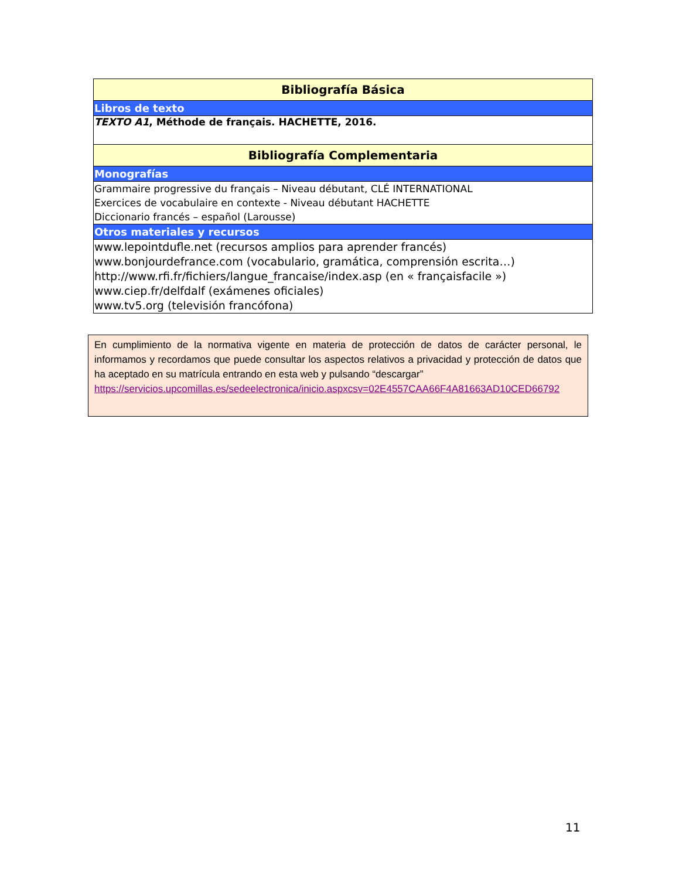| Bibliografía Básica |
| Libros de texto |
| TEXTO A1 , Méthode de français. HACHETTE, 2016. |
| Bibliografía Complementaria |
| Monografías |
| Grammaire progressive du français – Niveau débutant, CLÉ INTERNATIONAL Exercices de vocabulaire en contexte - Niveau débutant HACHETTE Diccionario francés – español (Larousse) |
| Otros materiales y recursos |
| www.lepointdufle.net (recursos amplios para aprender francés) www.bonjourdefrance.com (vocabulario, gramática, comprensión escrita…) http://www.rfi.fr/fichiers/langue_francaise/index.asp (en « françaisfacile ») www.ciep.fr/delfdalf (exámenes oficiales) www.tv5.org (televisión francófona) |
En cumplimiento de la normativa vigente en materia de protección de datos de carácter personal, le informamos y recordamos que puede consultar los aspectos relativos a privacidad y protección de datos que ha aceptado en su matrícula entrando en esta web y pulsando “descargar”
https://servicios.upcomillas.es/sedeelectronica/inicio.aspxcsv=02E4557CAA66F4A81663AD10CED66792
11